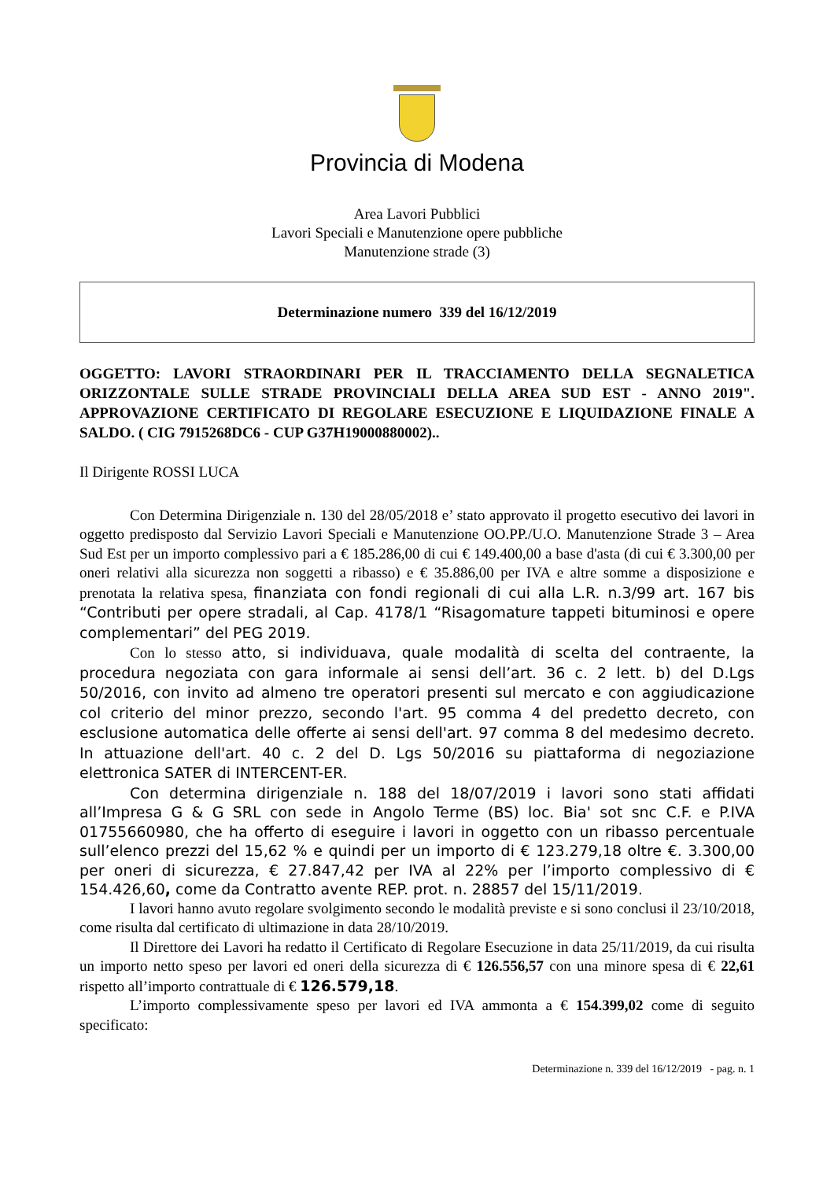Provincia di Modena
Area Lavori Pubblici
Lavori Speciali e Manutenzione opere pubbliche
Manutenzione strade (3)
Determinazione numero 339 del 16/12/2019
OGGETTO: LAVORI STRAORDINARI PER IL TRACCIAMENTO DELLA SEGNALETICA ORIZZONTALE SULLE STRADE PROVINCIALI DELLA AREA SUD EST - ANNO 2019". APPROVAZIONE CERTIFICATO DI REGOLARE ESECUZIONE E LIQUIDAZIONE FINALE A SALDO. ( CIG 7915268DC6 - CUP G37H19000880002)..
Il Dirigente ROSSI LUCA
Con Determina Dirigenziale n. 130 del 28/05/2018 e’ stato approvato il progetto esecutivo dei lavori in oggetto predisposto dal Servizio Lavori Speciali e Manutenzione OO.PP./U.O. Manutenzione Strade 3 – Area Sud Est per un importo complessivo pari a € 185.286,00 di cui € 149.400,00 a base d'asta (di cui € 3.300,00 per oneri relativi alla sicurezza non soggetti a ribasso) e € 35.886,00 per IVA e altre somme a disposizione e prenotata la relativa spesa, finanziata con fondi regionali di cui alla L.R. n.3/99 art. 167 bis “Contributi per opere stradali, al Cap. 4178/1 “Risagomature tappeti bituminosi e opere complementari” del PEG 2019.
Con lo stesso atto, si individuava, quale modalità di scelta del contraente, la procedura negoziata con gara informale ai sensi dell’art. 36 c. 2 lett. b) del D.Lgs 50/2016, con invito ad almeno tre operatori presenti sul mercato e con aggiudicazione col criterio del minor prezzo, secondo l'art. 95 comma 4 del predetto decreto, con esclusione automatica delle offerte ai sensi dell'art. 97 comma 8 del medesimo decreto. In attuazione dell'art. 40 c. 2 del D. Lgs 50/2016 su piattaforma di negoziazione elettronica SATER di INTERCENT-ER.
Con determina dirigenziale n. 188 del 18/07/2019 i lavori sono stati affidati all’Impresa G & G SRL con sede in Angolo Terme (BS) loc. Bia' sot snc C.F. e P.IVA 01755660980, che ha offerto di eseguire i lavori in oggetto con un ribasso percentuale sull’elenco prezzi del 15,62 % e quindi per un importo di € 123.279,18 oltre €. 3.300,00 per oneri di sicurezza, € 27.847,42 per IVA al 22% per l’importo complessivo di € 154.426,60, come da Contratto avente REP. prot. n. 28857 del 15/11/2019.
I lavori hanno avuto regolare svolgimento secondo le modalità previste e si sono conclusi il 23/10/2018, come risulta dal certificato di ultimazione in data 28/10/2019.
Il Direttore dei Lavori ha redatto il Certificato di Regolare Esecuzione in data 25/11/2019, da cui risulta un importo netto speso per lavori ed oneri della sicurezza di € 126.556,57 con una minore spesa di € 22,61 rispetto all’importo contrattuale di € 126.579,18.
L’importo complessivamente speso per lavori ed IVA ammonta a € 154.399,02 come di seguito specificato:
Determinazione n. 339 del 16/12/2019 - pag. n. 1